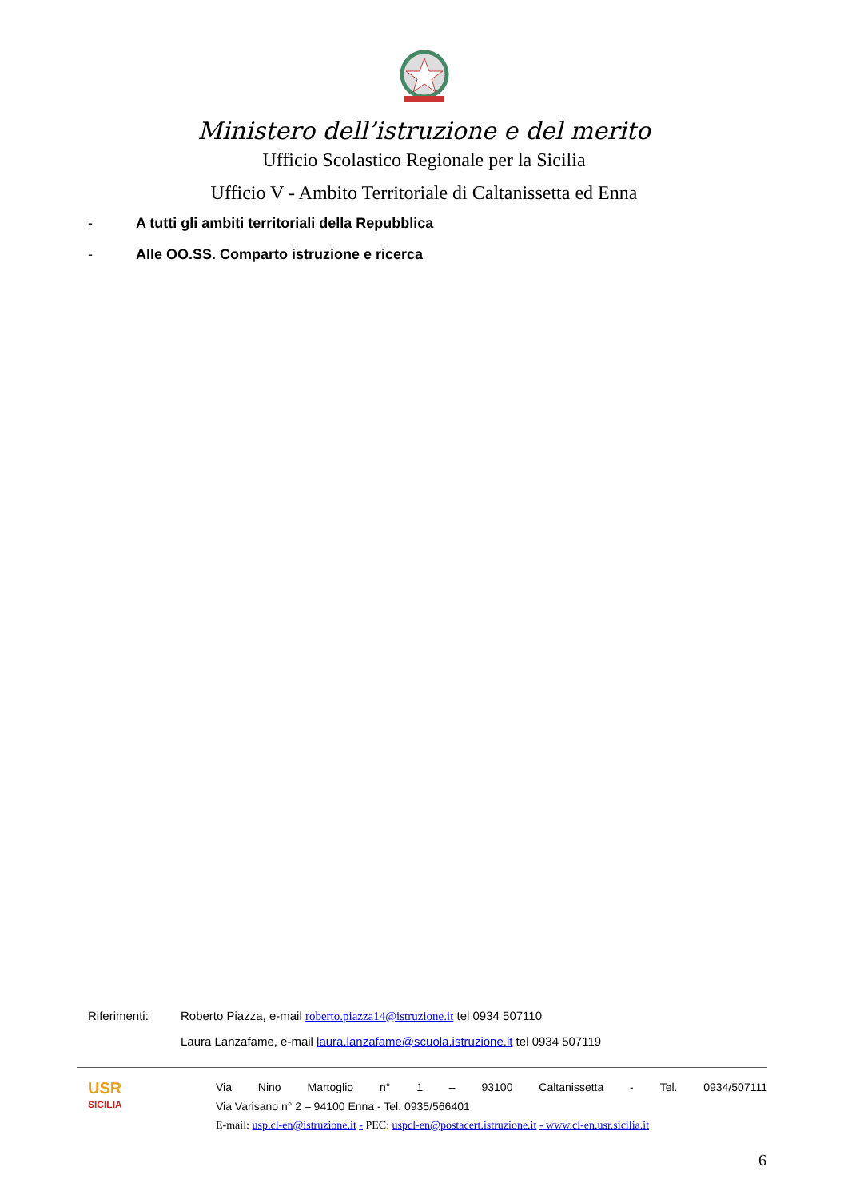Ministero dell’istruzione e del merito
Ufficio Scolastico Regionale per la Sicilia
Ufficio V - Ambito Territoriale di Caltanissetta ed Enna
- A tutti gli ambiti territoriali della Repubblica
- Alle OO.SS. Comparto istruzione e ricerca
Riferimenti: Roberto Piazza, e-mail roberto.piazza14@istruzione.it tel 0934 507110
Laura Lanzafame, e-mail laura.lanzafame@scuola.istruzione.it tel 0934 507119
USR
SICILIA
Via Nino Martoglio n° 1 – 93100 Caltanissetta - Tel. 0934/507111
Via Varisano n° 2 – 94100 Enna - Tel. 0935/566401
E-mail: usp.cl-en@istruzione.it - PEC: uspcl-en@postacert.istruzione.it - www.cl-en.usr.sicilia.it
6